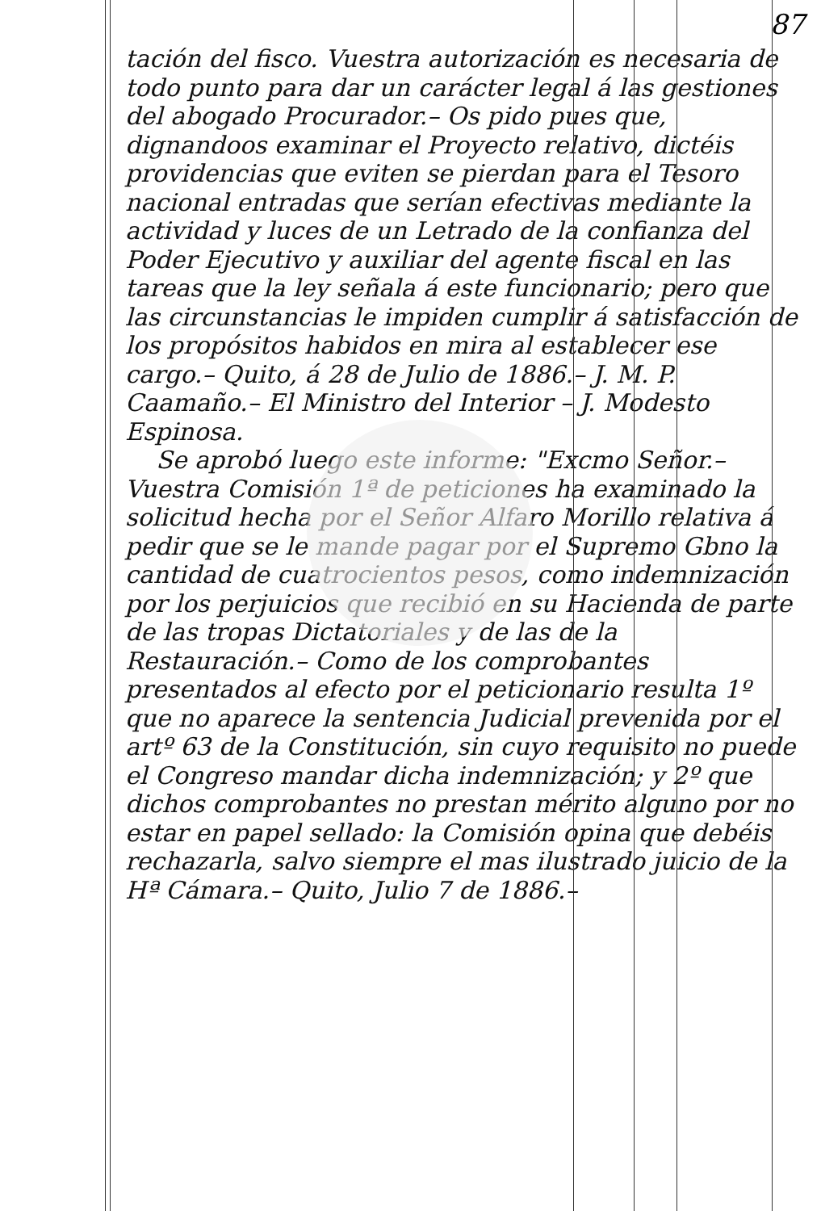87
tación del fisco. Vuestra autorización es necesaria de todo punto para dar un carácter legal á las gestiones del abogado Procurador.– Os pido pues que, dignandoos examinar el Proyecto relativo, dictéis providencias que eviten se pierdan para el Tesoro nacional entradas que serían efectivas mediante la actividad y luces de un Letrado de la confianza del Poder Ejecutivo y auxiliar del agente fiscal en las tareas que la ley señala á este funcionario; pero que las circunstancias le impiden cumplir á satisfacción de los propósitos habidos en mira al establecer ese cargo.– Quito, á 28 de Julio de 1886.– J. M. P. Caamaño.– El Ministro del Interior – J. Modesto Espinosa.
Se aprobó luego este informe: "Excmo Señor.– Vuestra Comisión 1ª de peticiones ha examinado la solicitud hecha por el Señor Alfaro Morillo relativa á pedir que se le mande pagar por el Supremo Gbno la cantidad de cuatrocientos pesos, como indemnización por los perjuicios que recibió en su Hacienda de parte de las tropas Dictatoriales y de las de la Restauración.– Como de los comprobantes presentados al efecto por el peticionario resulta 1º que no aparece la sentencia Judicial prevenida por el artº 63 de la Constitución, sin cuyo requisito no puede el Congreso mandar dicha indemnización; y 2º que dichos comprobantes no prestan mérito alguno por no estar en papel sellado: la Comisión opina que debéis rechazarla, salvo siempre el mas ilustrado juicio de la Hª Cámara.– Quito, Julio 7 de 1886.–